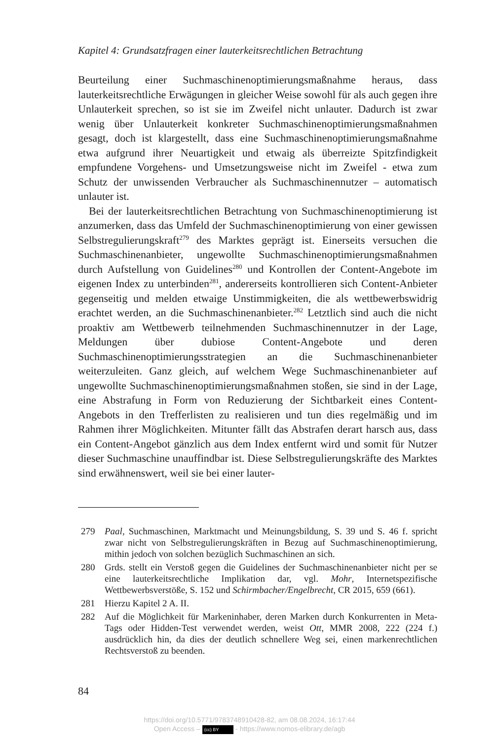Kapitel 4: Grundsatzfragen einer lauterkeitsrechtlichen Betrachtung
Beurteilung einer Suchmaschinenoptimierungsmaßnahme heraus, dass lauterkeitsrechtliche Erwägungen in gleicher Weise sowohl für als auch gegen ihre Unlauterkeit sprechen, so ist sie im Zweifel nicht unlauter. Dadurch ist zwar wenig über Unlauterkeit konkreter Suchmaschinenoptimierungsmaßnahmen gesagt, doch ist klargestellt, dass eine Suchmaschinenoptimierungsmaßnahme etwa aufgrund ihrer Neuartigkeit und etwaig als überreizte Spitzfindigkeit empfundene Vorgehens- und Umsetzungsweise nicht im Zweifel - etwa zum Schutz der unwissenden Verbraucher als Suchmaschinennutzer – automatisch unlauter ist.
Bei der lauterkeitsrechtlichen Betrachtung von Suchmaschinenoptimierung ist anzumerken, dass das Umfeld der Suchmaschinenoptimierung von einer gewissen Selbstregulierungskraft<sup>279</sup> des Marktes geprägt ist. Einerseits versuchen die Suchmaschinenanbieter, ungewollte Suchmaschinenoptimierungsmaßnahmen durch Aufstellung von Guidelines<sup>280</sup> und Kontrollen der Content-Angebote im eigenen Index zu unterbinden<sup>281</sup>, andererseits kontrollieren sich Content-Anbieter gegenseitig und melden etwaige Unstimmigkeiten, die als wettbewerbswidrig erachtet werden, an die Suchmaschinenanbieter.<sup>282</sup> Letztlich sind auch die nicht proaktiv am Wettbewerb teilnehmenden Suchmaschinennutzer in der Lage, Meldungen über dubiose Content-Angebote und deren Suchmaschinenoptimierungsstrategien an die Suchmaschinenanbieter weiterzuleiten. Ganz gleich, auf welchem Wege Suchmaschinenanbieter auf ungewollte Suchmaschinenoptimierungsmaßnahmen stoßen, sie sind in der Lage, eine Abstrafung in Form von Reduzierung der Sichtbarkeit eines Content-Angebots in den Trefferlisten zu realisieren und tun dies regelmäßig und im Rahmen ihrer Möglichkeiten. Mitunter fällt das Abstrafen derart harsch aus, dass ein Content-Angebot gänzlich aus dem Index entfernt wird und somit für Nutzer dieser Suchmaschine unauffindbar ist. Diese Selbstregulierungskräfte des Marktes sind erwähnenswert, weil sie bei einer lauter-
279 Paal, Suchmaschinen, Marktmacht und Meinungsbildung, S. 39 und S. 46 f. spricht zwar nicht von Selbstregulierungskräften in Bezug auf Suchmaschinenoptimierung, mithin jedoch von solchen bezüglich Suchmaschinen an sich.
280 Grds. stellt ein Verstoß gegen die Guidelines der Suchmaschinenanbieter nicht per se eine lauterkeitsrechtliche Implikation dar, vgl. Mohr, Internetspezifische Wettbewerbsverstöße, S. 152 und Schirmbacher/Engelbrecht, CR 2015, 659 (661).
281 Hierzu Kapitel 2 A. II.
282 Auf die Möglichkeit für Markeninhaber, deren Marken durch Konkurrenten in Meta-Tags oder Hidden-Test verwendet werden, weist Ott, MMR 2008, 222 (224 f.) ausdrücklich hin, da dies der deutlich schnellere Weg sei, einen markenrechtlichen Rechtsverstoß zu beenden.
84
https://doi.org/10.5771/9783748910428-82, am 08.08.2024, 16:17:44
Open Access – (cc) BY - https://www.nomos-elibrary.de/agb